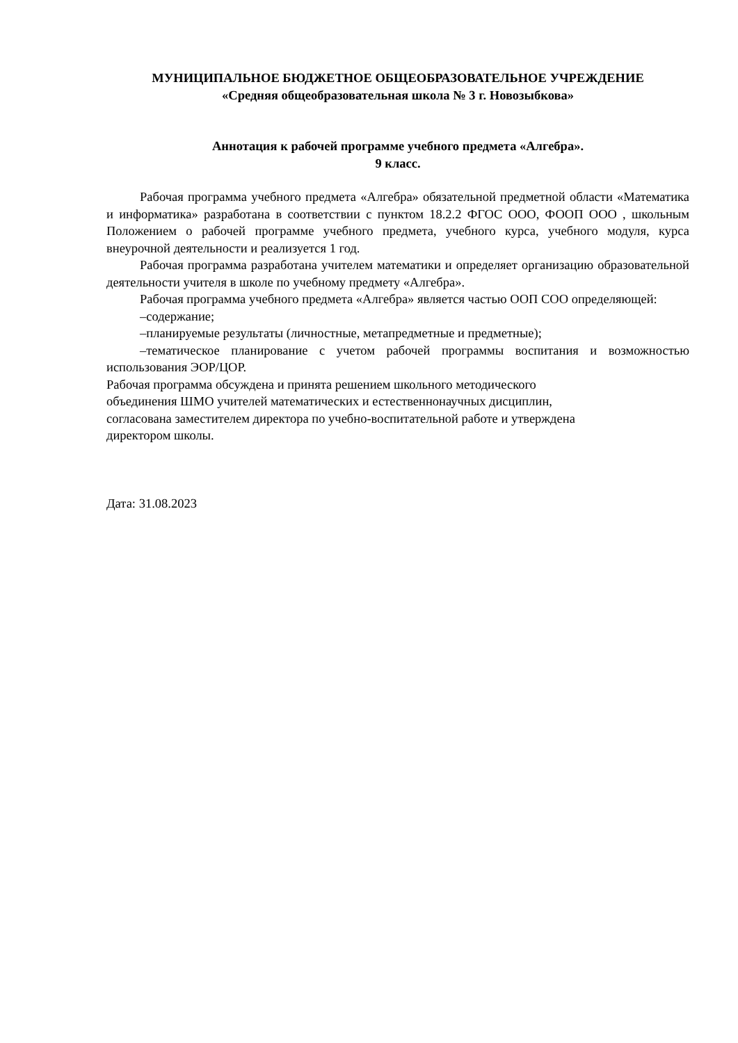МУНИЦИПАЛЬНОЕ БЮДЖЕТНОЕ ОБЩЕОБРАЗОВАТЕЛЬНОЕ УЧРЕЖДЕНИЕ
«Средняя общеобразовательная школа № 3 г. Новозыбкова»
Аннотация к рабочей программе учебного предмета «Алгебра».
9 класс.
Рабочая программа учебного предмета «Алгебра» обязательной предметной области «Математика и информатика» разработана в соответствии с пунктом 18.2.2 ФГОС ООО, ФООП ООО , школьным Положением о рабочей программе учебного предмета, учебного курса, учебного модуля, курса внеурочной деятельности и реализуется 1 год.
Рабочая программа разработана учителем математики и определяет организацию образовательной деятельности учителя в школе по учебному предмету «Алгебра».
Рабочая программа учебного предмета «Алгебра» является частью ООП СОО определяющей:
–содержание;
–планируемые результаты (личностные, метапредметные и предметные);
–тематическое планирование с учетом рабочей программы воспитания и возможностью использования ЭОР/ЦОР.
Рабочая программа обсуждена и принята решением школьного методического
объединения ШМО учителей математических и естественнонаучных дисциплин,
согласована заместителем директора по учебно-воспитательной работе и утверждена
директором школы.
Дата: 31.08.2023